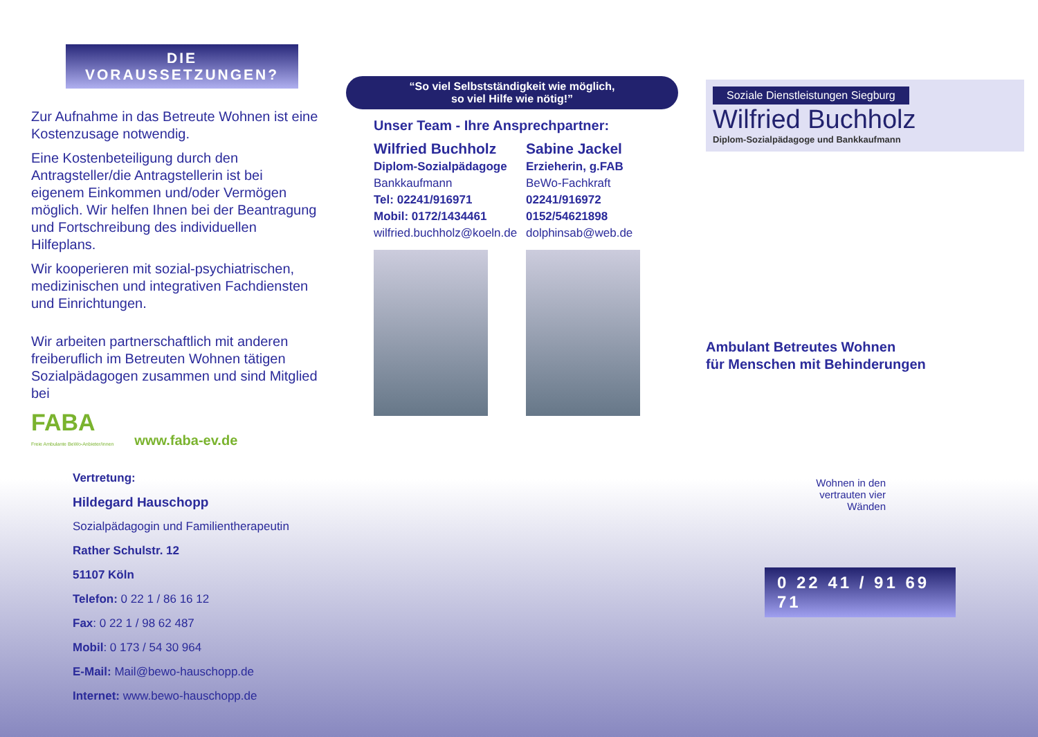DIE
VORAUSSETZUNGEN?
Zur Aufnahme in das Betreute Wohnen ist eine Kostenzusage notwendig.
Eine Kostenbeteiligung durch den Antragsteller/die Antragstellerin ist bei eigenem Einkommen und/oder Vermögen möglich. Wir helfen Ihnen bei der Beantragung und Fortschreibung des individuellen Hilfeplans.
Wir kooperieren mit sozial-psychiatrischen, medizinischen und integrativen Fachdiensten und Einrichtungen.
Wir arbeiten partnerschaftlich mit anderen freiberuflich im Betreuten Wohnen tätigen Sozialpädagogen zusammen und sind Mitglied bei
FABA
Freie Ambulante BeWo-Anbieter/innen
www.faba-ev.de
Vertretung:
Hildegard Hauschopp
Sozialpädagogin und Familientherapeutin
Rather Schulstr. 12
51107 Köln
Telefon: 0 22 1 / 86 16 12
Fax: 0 22 1 / 98 62 487
Mobil: 0 173 / 54 30 964
E-Mail: Mail@bewo-hauschopp.de
Internet: www.bewo-hauschopp.de
“So viel Selbstständigkeit wie möglich,
so viel Hilfe wie nötig!”
Unser Team - Ihre Ansprechpartner:
Wilfried Buchholz Sabine Jackel Diplom-Sozialpädagoge Erzieherin, g.FAB Bankkaufmann BeWo-Fachkraft Tel: 02241/916971 02241/916972 Mobil: 0172/1434461 0152/54621898 wilfried.buchholz@koeln.de dolphinsab@web.de
Soziale Dienstleistungen Siegburg
Wilfried Buchholz
Diplom-Sozialpädagoge und Bankkaufmann
Ambulant Betreutes Wohnen
für Menschen mit Behinderungen
Wohnen in den
vertrauten vier
Wänden
0 22 41 / 91 69 71